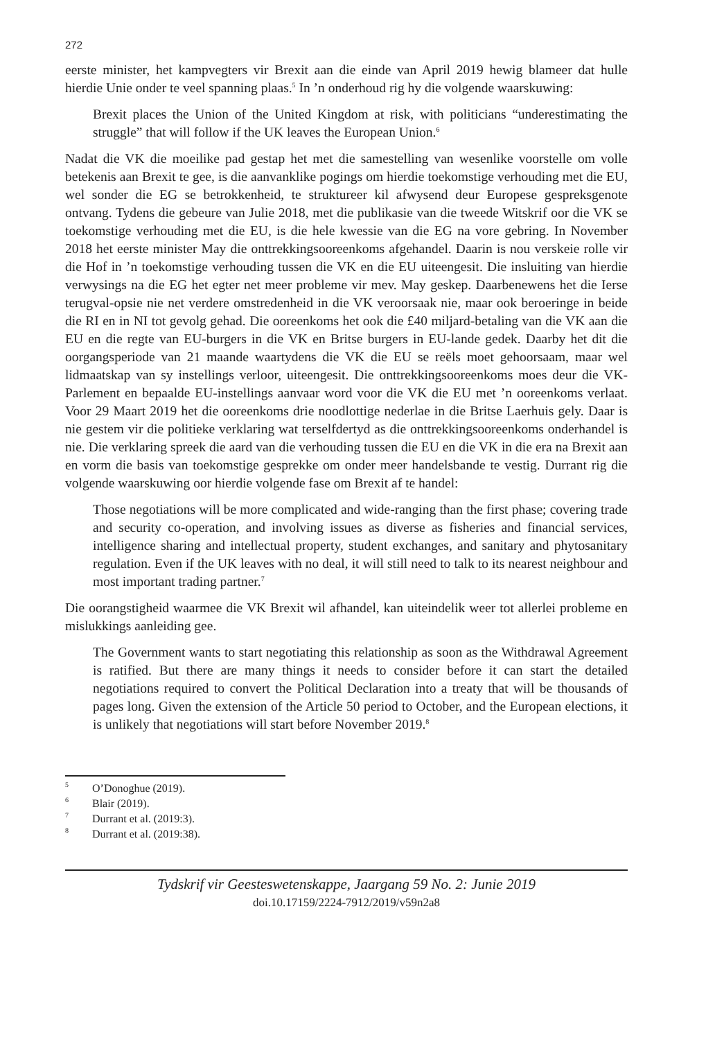272
eerste minister, het kampvegters vir Brexit aan die einde van April 2019 hewig blameer dat hulle hierdie Unie onder te veel spanning plaas.<sup>5</sup> In ’n onderhoud rig hy die volgende waarskuwing:
Brexit places the Union of the United Kingdom at risk, with politicians “underestimating the struggle” that will follow if the UK leaves the European Union.<sup>6</sup>
Nadat die VK die moeilike pad gestap het met die samestelling van wesenlike voorstelle om volle betekenis aan Brexit te gee, is die aanvanklike pogings om hierdie toekomstige verhouding met die EU, wel sonder die EG se betrokkenheid, te struktureer kil afwysend deur Europese gespreksgenote ontvang. Tydens die gebeure van Julie 2018, met die publikasie van die tweede Witskrif oor die VK se toekomstige verhouding met die EU, is die hele kwessie van die EG na vore gebring. In November 2018 het eerste minister May die onttrekkingsooreenkoms afgehandel. Daarin is nou verskeie rolle vir die Hof in ’n toekomstige verhouding tussen die VK en die EU uiteengesit. Die insluiting van hierdie verwysings na die EG het egter net meer probleme vir mev. May geskep. Daarbenewens het die Ierse terugval-opsie nie net verdere omstredenheid in die VK veroorsaak nie, maar ook beroeringe in beide die RI en in NI tot gevolg gehad. Die ooreenkoms het ook die £40 miljard-betaling van die VK aan die EU en die regte van EU-burgers in die VK en Britse burgers in EU-lande gedek. Daarby het dit die oorgangsperiode van 21 maande waartydens die VK die EU se reëls moet gehoorsaam, maar wel lidmaatskap van sy instellings verloor, uiteengesit. Die onttrekkingsooreenkoms moes deur die VK-Parlement en bepaalde EU-instellings aanvaar word voor die VK die EU met ’n ooreenkoms verlaat. Voor 29 Maart 2019 het die ooreenkoms drie noodlottige nederlae in die Britse Laerhuis gely. Daar is nie gestem vir die politieke verklaring wat terselfdertyd as die onttrekkingsooreenkoms onderhandel is nie. Die verklaring spreek die aard van die verhouding tussen die EU en die VK in die era na Brexit aan en vorm die basis van toekomstige gesprekke om onder meer handelsbande te vestig. Durrant rig die volgende waarskuwing oor hierdie volgende fase om Brexit af te handel:
Those negotiations will be more complicated and wide-ranging than the first phase; covering trade and security co-operation, and involving issues as diverse as fisheries and financial services, intelligence sharing and intellectual property, student exchanges, and sanitary and phytosanitary regulation. Even if the UK leaves with no deal, it will still need to talk to its nearest neighbour and most important trading partner.<sup>7</sup>
Die oorangstigheid waarmee die VK Brexit wil afhandel, kan uiteindelik weer tot allerlei probleme en mislukkings aanleiding gee.
The Government wants to start negotiating this relationship as soon as the Withdrawal Agreement is ratified. But there are many things it needs to consider before it can start the detailed negotiations required to convert the Political Declaration into a treaty that will be thousands of pages long. Given the extension of the Article 50 period to October, and the European elections, it is unlikely that negotiations will start before November 2019.<sup>8</sup>
<sup>5</sup> O’Donoghue (2019).
<sup>6</sup> Blair (2019).
<sup>7</sup> Durrant et al. (2019:3).
<sup>8</sup> Durrant et al. (2019:38).
Tydskrif vir Geesteswetenskappe, Jaargang 59 No. 2: Junie 2019
doi.10.17159/2224-7912/2019/v59n2a8